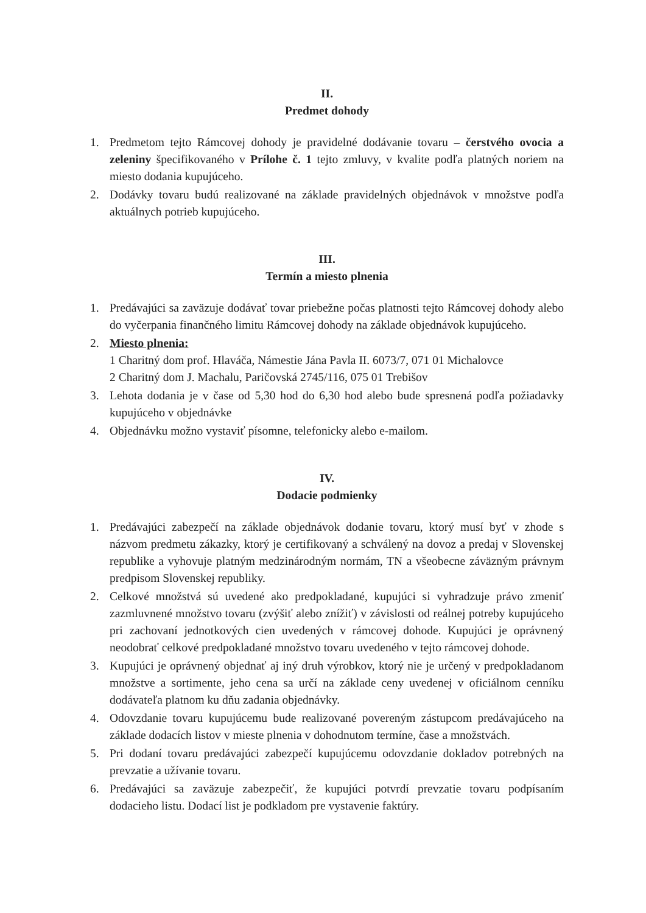II.
Predmet dohody
1. Predmetom tejto Rámcovej dohody je pravidelné dodávanie tovaru – čerstvého ovocia a zeleniny špecifikovaného v Prílohe č. 1 tejto zmluvy, v kvalite podľa platných noriem na miesto dodania kupujúceho.
2. Dodávky tovaru budú realizované na základe pravidelných objednávok v množstve podľa aktuálnych potrieb kupujúceho.
III.
Termín a miesto plnenia
1. Predávajúci sa zaväzuje dodávať tovar priebežne počas platnosti tejto Rámcovej dohody alebo do vyčerpania finančného limitu Rámcovej dohody na základe objednávok kupujúceho.
2. Miesto plnenia:
1 Charitný dom prof. Hlaváča, Námestie Jána Pavla II. 6073/7, 071 01 Michalovce
2 Charitný dom J. Machalu, Paričovská 2745/116, 075 01 Trebišov
3. Lehota dodania je v čase od 5,30 hod do 6,30 hod alebo bude spresnená podľa požiadavky kupujúceho v objednávke
4. Objednávku možno vystaviť písomne, telefonicky alebo e-mailom.
IV.
Dodacie podmienky
1. Predávajúci zabezpečí na základe objednávok dodanie tovaru, ktorý musí byť v zhode s názvom predmetu zákazky, ktorý je certifikovaný a schválený na dovoz a predaj v Slovenskej republike a vyhovuje platným medzinárodným normám, TN a všeobecne záväzným právnym predpisom Slovenskej republiky.
2. Celkové množstvá sú uvedené ako predpokladané, kupujúci si vyhradzuje právo zmeniť zazmluvnené množstvo tovaru (zvýšiť alebo znížiť) v závislosti od reálnej potreby kupujúceho pri zachovaní jednotkových cien uvedených v rámcovej dohode. Kupujúci je oprávnený neodobrať celkové predpokladané množstvo tovaru uvedeného v tejto rámcovej dohode.
3. Kupujúci je oprávnený objednať aj iný druh výrobkov, ktorý nie je určený v predpokladanom množstve a sortimente, jeho cena sa určí na základe ceny uvedenej v oficiálnom cenníku dodávateľa platnom ku dňu zadania objednávky.
4. Odovzdanie tovaru kupujúcemu bude realizované povereným zástupcom predávajúceho na základe dodacích listov v mieste plnenia v dohodnutom termíne, čase a množstvách.
5. Pri dodaní tovaru predávajúci zabezpečí kupujúcemu odovzdanie dokladov potrebných na prevzatie a užívanie tovaru.
6. Predávajúci sa zaväzuje zabezpečiť, že kupujúci potvrdí prevzatie tovaru podpísaním dodacieho listu. Dodací list je podkladom pre vystavenie faktúry.